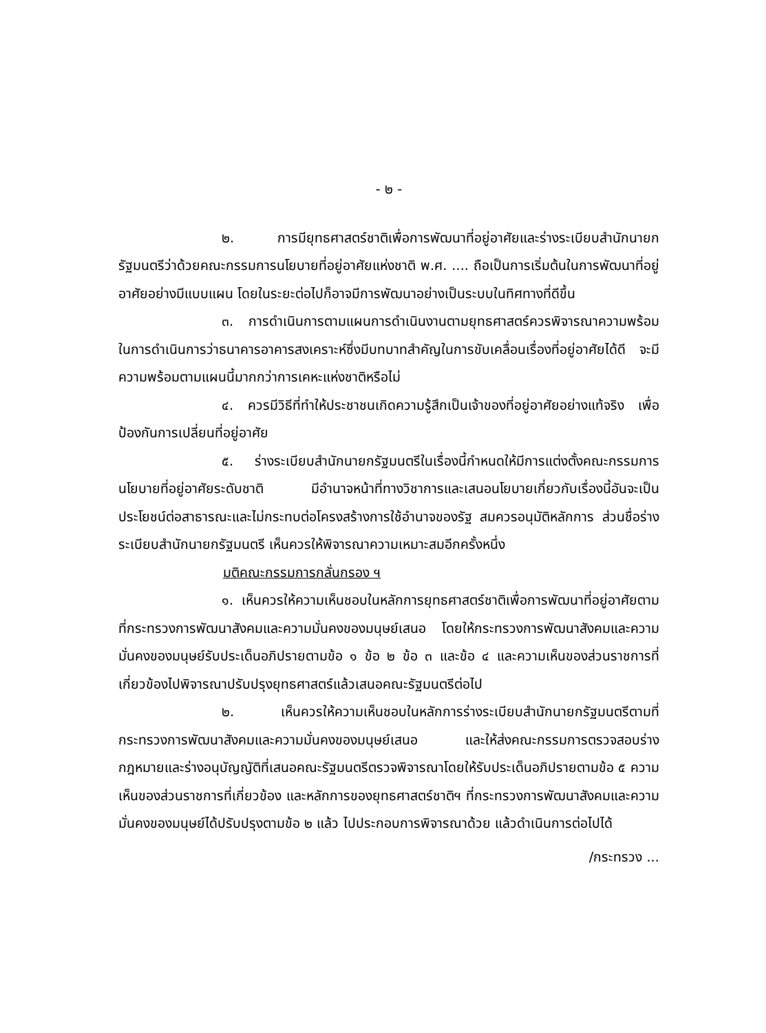- ๒ -
๒. การมียุทธศาสตร์ชาติเพื่อการพัฒนาที่อยู่อาศัยและร่างระเบียบสำนักนายกรัฐมนตรีว่าด้วยคณะกรรมการนโยบายที่อยู่อาศัยแห่งชาติ พ.ศ. .... ถือเป็นการเริ่มต้นในการพัฒนาที่อยู่อาศัยอย่างมีแบบแผน โดยในระยะต่อไปก็อาจมีการพัฒนาอย่างเป็นระบบในทิศทางที่ดีขึ้น
๓. การดำเนินการตามแผนการดำเนินงานตามยุทธศาสตร์ควรพิจารณาความพร้อมในการดำเนินการว่าธนาคารอาคารสงเคราะห์ซึ่งมีบทบาทสำคัญในการขับเคลื่อนเรื่องที่อยู่อาศัยได้ดี จะมีความพร้อมตามแผนนี้มากกว่าการเคหะแห่งชาติหรือไม่
๔. ควรมีวิธีที่ทำให้ประชาชนเกิดความรู้สึกเป็นเจ้าของที่อยู่อาศัยอย่างแท้จริง เพื่อป้องกันการเปลี่ยนที่อยู่อาศัย
๕. ร่างระเบียบสำนักนายกรัฐมนตรีในเรื่องนี้กำหนดให้มีการแต่งตั้งคณะกรรมการนโยบายที่อยู่อาศัยระดับชาติ มีอำนาจหน้าที่ทางวิชาการและเสนอนโยบายเกี่ยวกับเรื่องนี้อันจะเป็นประโยชน์ต่อสาธารณะและไม่กระทบต่อโครงสร้างการใช้อำนาจของรัฐ สมควรอนุมัติหลักการ ส่วนชื่อร่างระเบียบสำนักนายกรัฐมนตรี เห็นควรให้พิจารณาความเหมาะสมอีกครั้งหนึ่ง
มติคณะกรรมการกลั่นกรอง ฯ
๑. เห็นควรให้ความเห็นชอบในหลักการยุทธศาสตร์ชาติเพื่อการพัฒนาที่อยู่อาศัยตามที่กระทรวงการพัฒนาสังคมและความมั่นคงของมนุษย์เสนอ โดยให้กระทรวงการพัฒนาสังคมและความมั่นคงของมนุษย์รับประเด็นอภิปรายตามข้อ ๑ ข้อ ๒ ข้อ ๓ และข้อ ๔ และความเห็นของส่วนราชการที่เกี่ยวข้องไปพิจารณาปรับปรุงยุทธศาสตร์แล้วเสนอคณะรัฐมนตรีต่อไป
๒. เห็นควรให้ความเห็นชอบในหลักการร่างระเบียบสำนักนายกรัฐมนตรีตามที่กระทรวงการพัฒนาสังคมและความมั่นคงของมนุษย์เสนอ และให้ส่งคณะกรรมการตรวจสอบร่างกฎหมายและร่างอนุบัญญัติที่เสนอคณะรัฐมนตรีตรวจพิจารณาโดยให้รับประเด็นอภิปรายตามข้อ ๕ ความเห็นของส่วนราชการที่เกี่ยวข้อง และหลักการของยุทธศาสตร์ชาติฯ ที่กระทรวงการพัฒนาสังคมและความมั่นคงของมนุษย์ได้ปรับปรุงตามข้อ ๒ แล้ว ไปประกอบการพิจารณาด้วย แล้วดำเนินการต่อไปได้
/กระทรวง ...